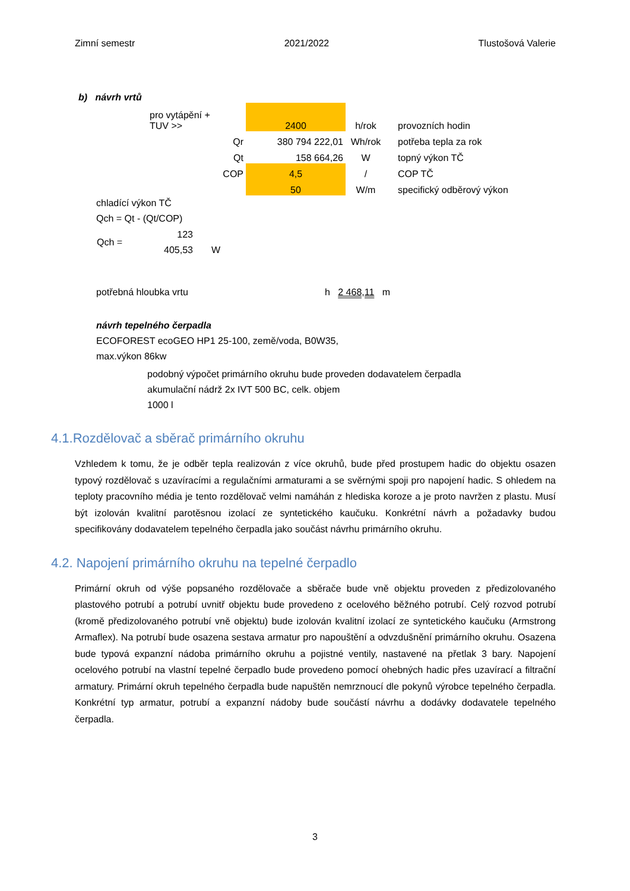Zimní semestr 2021/2022 Tlustošová Valerie
b) návrh vrtů
| | pro vytápění + TUV >> | | 2400 | h/rok | provozních hodin |
| | | Qr | 380 794 222,01 | Wh/rok | potřeba tepla za rok |
| | | Qt | 158 664,26 | W | topný výkon TČ |
| | | COP | 4,5 | / | COP TČ |
| | | | 50 | W/m | specifický odběrový výkon |
chladící výkon TČ
Qch = Qt - (Qt/COP)
| Qch = | 123 405,53 | W |
potřebná hloubka vrtu h 2 468,11 m
návrh tepelného čerpadla
ECOFOREST ecoGEO HP1 25-100, země/voda, B0W35,
max.výkon 86kw
podobný výpočet primárního okruhu bude proveden dodavatelem čerpadla
akumulační nádrž 2x IVT 500 BC, celk. objem
1000 l
4.1.Rozdělovač a sběrač primárního okruhu
Vzhledem k tomu, že je odběr tepla realizován z více okruhů, bude před prostupem hadic do objektu osazen typový rozdělovač s uzavíracími a regulačními armaturami a se svěrnými spoji pro napojení hadic. S ohledem na teploty pracovního média je tento rozdělovač velmi namáhán z hlediska koroze a je proto navržen z plastu. Musí být izolován kvalitní parotěsnou izolací ze syntetického kaučuku. Konkrétní návrh a požadavky budou specifikovány dodavatelem tepelného čerpadla jako součást návrhu primárního okruhu.
4.2. Napojení primárního okruhu na tepelné čerpadlo
Primární okruh od výše popsaného rozdělovače a sběrače bude vně objektu proveden z předizolovaného plastového potrubí a potrubí uvnitř objektu bude provedeno z ocelového běžného potrubí. Celý rozvod potrubí (kromě předizolovaného potrubí vně objektu) bude izolován kvalitní izolací ze syntetického kaučuku (Armstrong Armaflex). Na potrubí bude osazena sestava armatur pro napouštění a odvzdušnění primárního okruhu. Osazena bude typová expanzní nádoba primárního okruhu a pojistné ventily, nastavené na přetlak 3 bary. Napojení ocelového potrubí na vlastní tepelné čerpadlo bude provedeno pomocí ohebných hadic přes uzavírací a filtrační armatury. Primární okruh tepelného čerpadla bude napuštěn nemrznoucí dle pokynů výrobce tepelného čerpadla. Konkrétní typ armatur, potrubí a expanzní nádoby bude součástí návrhu a dodávky dodavatele tepelného čerpadla.
3